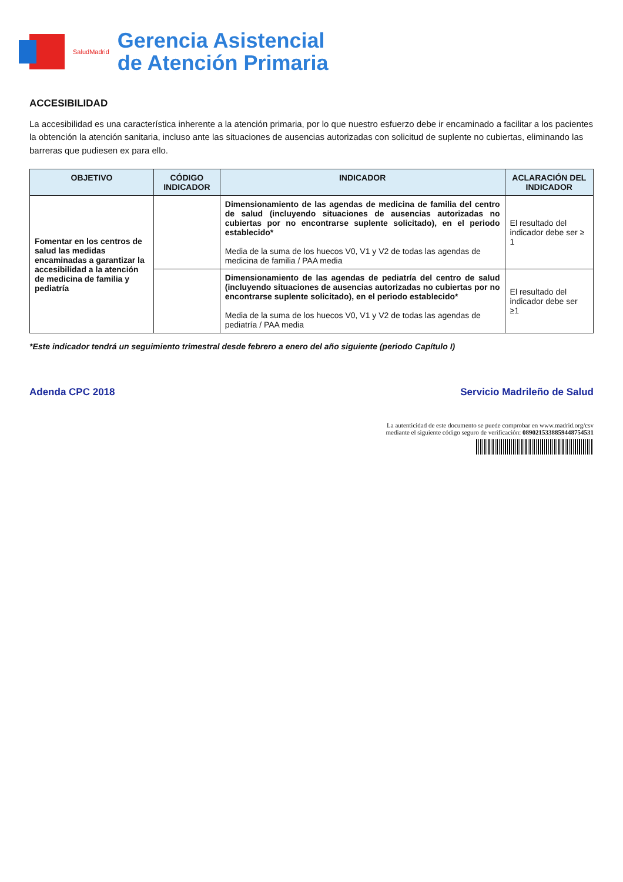SaludMadrid
Gerencia Asistencial
de Atención Primaria
ACCESIBILIDAD
La accesibilidad es una característica inherente a la atención primaria, por lo que nuestro esfuerzo debe ir encaminado a facilitar a los pacientes la obtención la atención sanitaria, incluso ante las situaciones de ausencias autorizadas con solicitud de suplente no cubiertas, eliminando las barreras que pudiesen ex para ello.
| OBJETIVO | CÓDIGO INDICADOR | INDICADOR | ACLARACIÓN DEL INDICADOR |
| --- | --- | --- | --- |
| Fomentar en los centros de salud las medidas encaminadas a garantizar la accesibilidad a la atención de medicina de familia y pediatría | | Dimensionamiento de las agendas de medicina de familia del centro de salud (incluyendo situaciones de ausencias autorizadas no cubiertas por no encontrarse suplente solicitado), en el periodo establecido* Media de la suma de los huecos V0, V1 y V2 de todas las agendas de medicina de familia / PAA media | El resultado del indicador debe ser ≥ 1 |
| | | Dimensionamiento de las agendas de pediatría del centro de salud (incluyendo situaciones de ausencias autorizadas no cubiertas por no encontrarse suplente solicitado), en el periodo establecido* Media de la suma de los huecos V0, V1 y V2 de todas las agendas de pediatría / PAA media | El resultado del indicador debe ser ≥1 |
*Este indicador tendrá un seguimiento trimestral desde febrero a enero del año siguiente (periodo Capítulo I)
Adenda CPC 2018 Servicio Madrileño de Salud
La autenticidad de este documento se puede comprobar en www.madrid.org/csv
mediante el siguiente código seguro de verificación: 0890215338859448754531